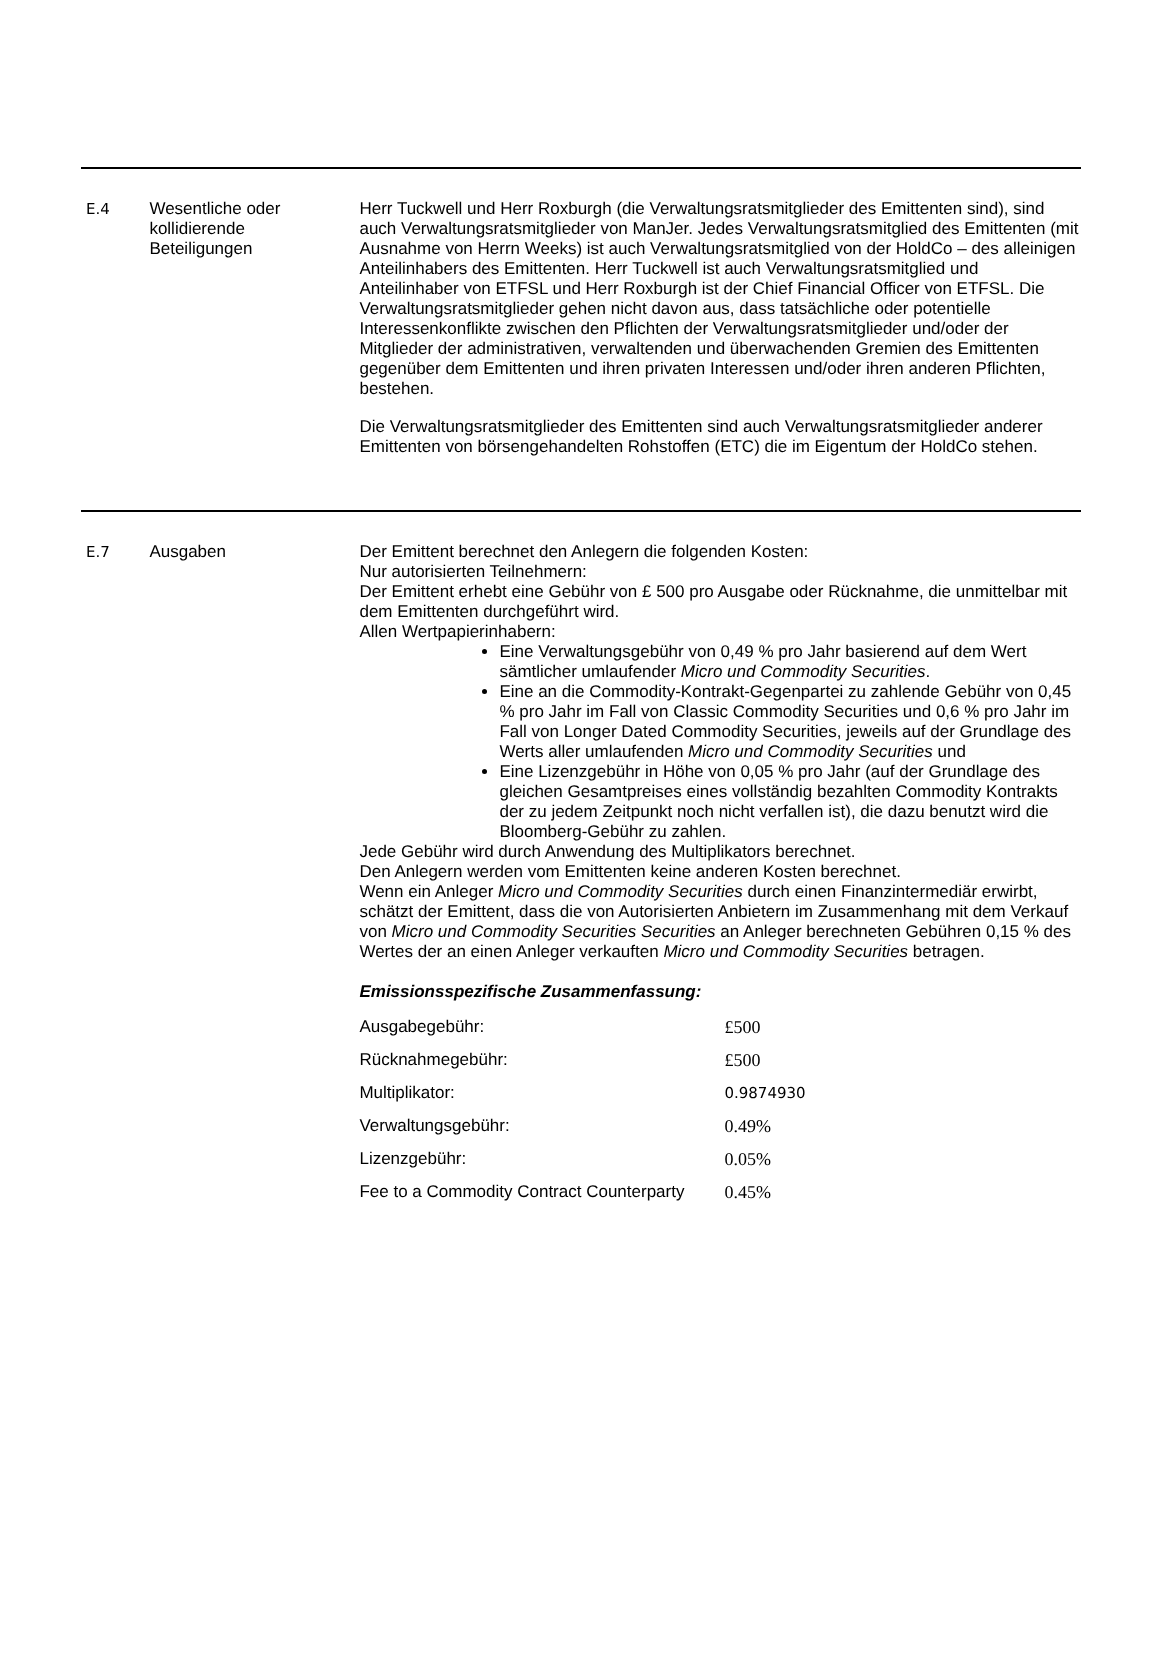E.4 Wesentliche oder kollidierende Beteiligungen
Herr Tuckwell und Herr Roxburgh (die Verwaltungsratsmitglieder des Emittenten sind), sind auch Verwaltungsratsmitglieder von ManJer. Jedes Verwaltungsratsmitglied des Emittenten (mit Ausnahme von Herrn Weeks) ist auch Verwaltungsratsmitglied von der HoldCo – des alleinigen Anteilinhabers des Emittenten. Herr Tuckwell ist auch Verwaltungsratsmitglied und Anteilinhaber von ETFSL und Herr Roxburgh ist der Chief Financial Officer von ETFSL. Die Verwaltungsratsmitglieder gehen nicht davon aus, dass tatsächliche oder potentielle Interessenkonflikte zwischen den Pflichten der Verwaltungsratsmitglieder und/oder der Mitglieder der administrativen, verwaltenden und überwachenden Gremien des Emittenten gegenüber dem Emittenten und ihren privaten Interessen und/oder ihren anderen Pflichten, bestehen.
Die Verwaltungsratsmitglieder des Emittenten sind auch Verwaltungsratsmitglieder anderer Emittenten von börsengehandelten Rohstoffen (ETC) die im Eigentum der HoldCo stehen.
E.7 Ausgaben Der Emittent berechnet den Anlegern die folgenden Kosten:
Nur autorisierten Teilnehmern:
Der Emittent erhebt eine Gebühr von £ 500 pro Ausgabe oder Rücknahme, die unmittelbar mit dem Emittenten durchgeführt wird.
Allen Wertpapierinhabern:
Eine Verwaltungsgebühr von 0,49 % pro Jahr basierend auf dem Wert sämtlicher umlaufender Micro und Commodity Securities.
Eine an die Commodity-Kontrakt-Gegenpartei zu zahlende Gebühr von 0,45 % pro Jahr im Fall von Classic Commodity Securities und 0,6 % pro Jahr im Fall von Longer Dated Commodity Securities, jeweils auf der Grundlage des Werts aller umlaufenden Micro und Commodity Securities und
Eine Lizenzgebühr in Höhe von 0,05 % pro Jahr (auf der Grundlage des gleichen Gesamtpreises eines vollständig bezahlten Commodity Kontrakts der zu jedem Zeitpunkt noch nicht verfallen ist), die dazu benutzt wird die Bloomberg-Gebühr zu zahlen.
Jede Gebühr wird durch Anwendung des Multiplikators berechnet.
Den Anlegern werden vom Emittenten keine anderen Kosten berechnet.
Wenn ein Anleger Micro und Commodity Securities durch einen Finanzintermediär erwirbt, schätzt der Emittent, dass die von Autorisierten Anbietern im Zusammenhang mit dem Verkauf von Micro und Commodity Securities Securities an Anleger berechneten Gebühren 0,15 % des Wertes der an einen Anleger verkauften Micro und Commodity Securities betragen.
Emissionsspezifische Zusammenfassung:
| Ausgabegebühr: | £500 |
| Rücknahmegebühr: | £500 |
| Multiplikator: | 0.9874930 |
| Verwaltungsgebühr: | 0.49% |
| Lizenzgebühr: | 0.05% |
| Fee to a Commodity Contract Counterparty | 0.45% |